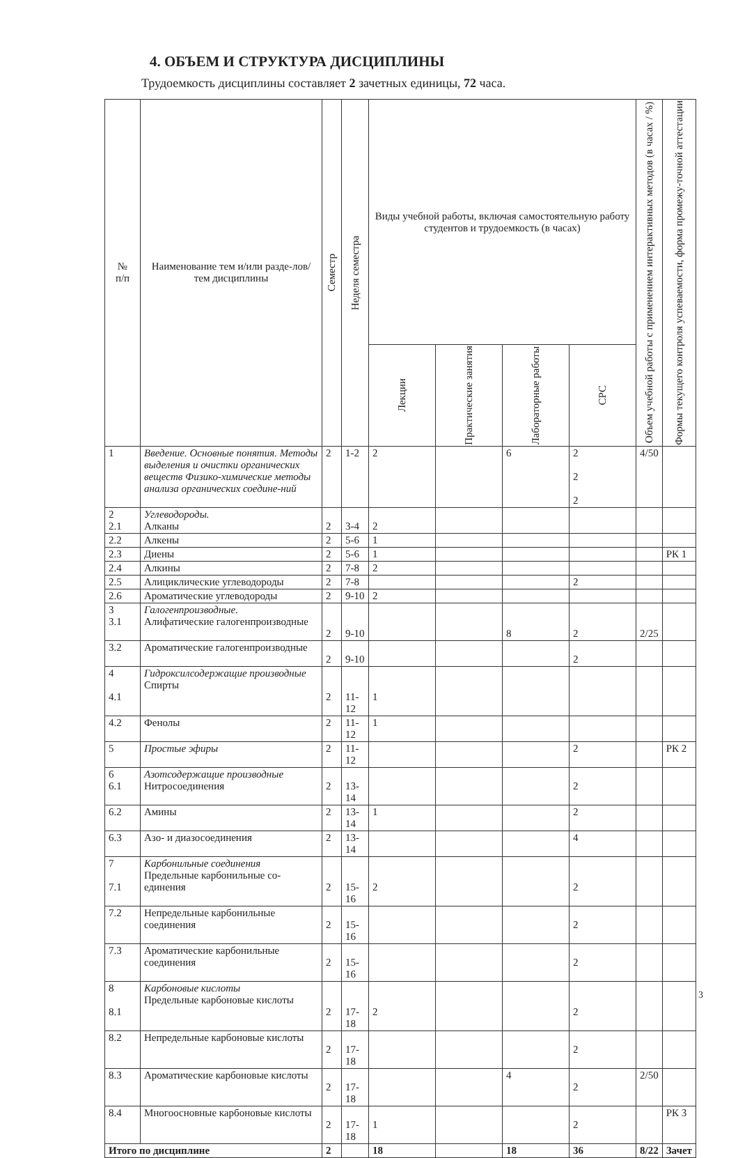4. ОБЪЕМ И СТРУКТУРА ДИСЦИПЛИНЫ
Трудоемкость дисциплины составляет 2 зачетных единицы, 72 часа.
| № п/п | Наименование тем и/или разде-лов/тем дисциплины | Семестр | Неделя семестра | Виды учебной работы, включая самостоятельную работу студентов и трудоемкость (в часах) | | | | Объем учебной работы с применением интерактивных методов (в часах / %) | Формы текущего контроля успеваемости, форма промежу-точной аттестации |
| --- | --- | --- | --- | --- | --- | --- | --- | --- | --- |
| | | | | Лекции | Практические занятия | Лабораторные работы | СРС | | |
| 1 | Введение. Основные понятия. Методы выделения и очистки органических веществ Физико-химические методы анализа органических соедине-ний | 2 | 1-2 | 2 | | 6 | 2 2 2 | 4/50 | |
| 2 2.1 | Углеводороды. Алканы | 2 | 3-4 | 2 | | | | | |
| 2.2 | Алкены | 2 | 5-6 | 1 | | | | | |
| 2.3 | Диены | 2 | 5-6 | 1 | | | | | РК 1 |
| 2.4 | Алкины | 2 | 7-8 | 2 | | | | | |
| 2.5 | Алициклические углеводороды | 2 | 7-8 | | | | 2 | | |
| 2.6 | Ароматические углеводороды | 2 | 9-10 | 2 | | | | | |
| 3 3.1 | Галогенпроизводные. Алифатические галогенпроизводные | 2 | 9-10 | | | 8 | 2 | 2/25 | |
| 3.2 | Ароматические галогенпроизводные | 2 | 9-10 | | | | 2 | | |
| 4 4.1 | Гидроксилсодержащие производные Спирты | 2 | 11-12 | 1 | | | | | |
| 4.2 | Фенолы | 2 | 11-12 | 1 | | | | | |
| 5 | Простые эфиры | 2 | 11-12 | | | | 2 | | РК 2 |
| 6 6.1 | Азотсодержащие производные Нитросоединения | 2 | 13-14 | | | | 2 | | |
| 6.2 | Амины | 2 | 13-14 | 1 | | | 2 | | |
| 6.3 | Азо- и диазосоединения | 2 | 13-14 | | | | 4 | | |
| 7 7.1 | Карбонильные соединения Предельные карбонильные со-единения | 2 | 15-16 | 2 | | | 2 | | |
| 7.2 | Непредельные карбонильные соединения | 2 | 15-16 | | | | 2 | | |
| 7.3 | Ароматические карбонильные соединения | 2 | 15-16 | | | | 2 | | |
| 8 8.1 | Карбоновые кислоты Предельные карбоновые кислоты | 2 | 17-18 | 2 | | | 2 | | |
| 8.2 | Непредельные карбоновые кислоты | 2 | 17-18 | | | | 2 | | |
| 8.3 | Ароматические карбоновые кислоты | 2 | 17-18 | | | 4 | 2 | 2/50 | |
| 8.4 | Многоосновные карбоновые кислоты | 2 | 17-18 | 1 | | | 2 | | РК 3 |
| Итого по дисциплине | | 2 | | 18 | | 18 | 36 | 8/22 | Зачет |
3